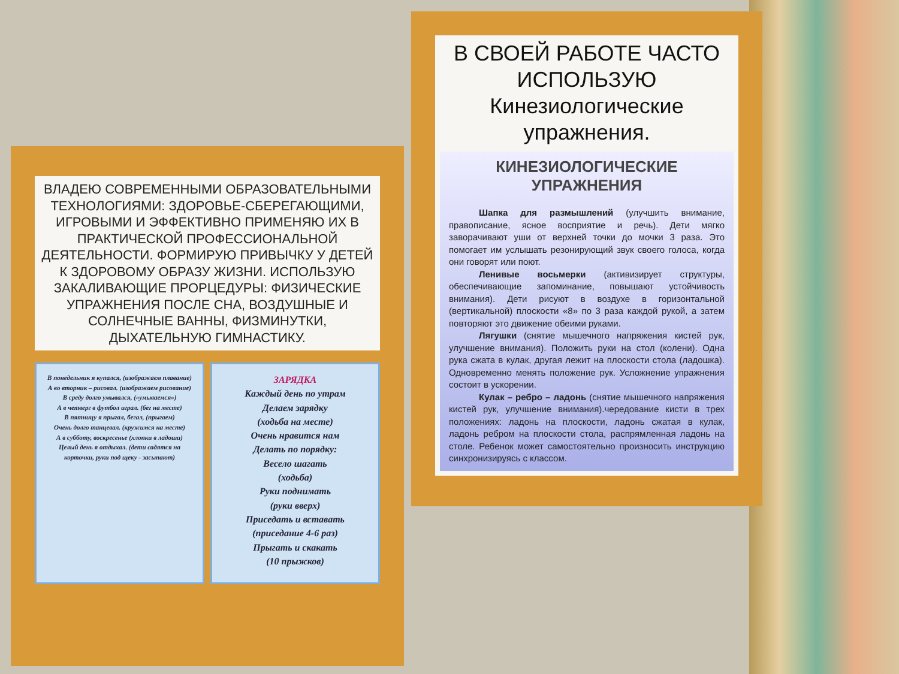ВЛАДЕЮ СОВРЕМЕННЫМИ ОБРАЗОВАТЕЛЬНЫМИ ТЕХНОЛОГИЯМИ: ЗДОРОВЬЕ-СБЕРЕГАЮЩИМИ, ИГРОВЫМИ И ЭФФЕКТИВНО ПРИМЕНЯЮ ИХ В ПРАКТИЧЕСКОЙ ПРОФЕССИОНАЛЬНОЙ ДЕЯТЕЛЬНОСТИ. ФОРМИРУЮ ПРИВЫЧКУ У ДЕТЕЙ К ЗДОРОВОМУ ОБРАЗУ ЖИЗНИ. ИСПОЛЬЗУЮ ЗАКАЛИВАЮЩИЕ ПРОРЦЕДУРЫ: ФИЗИЧЕСКИЕ УПРАЖНЕНИЯ ПОСЛЕ СНА, ВОЗДУШНЫЕ И СОЛНЕЧНЫЕ ВАННЫ, ФИЗМИНУТКИ, ДЫХАТЕЛЬНУЮ ГИМНАСТИКУ.
В понедельник я купался, (изображаем плавание)
А во вторник – рисовал. (изображаем рисование)
В среду долго умывался, («умываемся»)
А в четверг в футбол играл. (бег на месте)
В пятницу я прыгал, бегал, (прыгаем)
Очень долго танцевал. (кружимся на месте)
А в субботу, воскресенье (хлопки в ладоши)
Целый день я отдыхал. (дети садятся на корточки, руки под щеку - засыпают)
ЗАРЯДКА
Каждый день по утрам
Делаем зарядку
(ходьба на месте)
Очень нравится нам
Делать по порядку:
Весело шагать
(ходьба)
Руки поднимать
(руки вверх)
Приседать и вставать
(приседание 4-6 раз)
Прыгать и скакать
(10 прыжков)
В СВОЕЙ РАБОТЕ ЧАСТО ИСПОЛЬЗУЮ
Кинезиологические упражнения.
КИНЕЗИОЛОГИЧЕСКИЕ УПРАЖНЕНИЯ
Шапка для размышлений (улучшить внимание, правописание, ясное восприятие и речь). Дети мягко заворачивают уши от верхней точки до мочки 3 раза. Это помогает им услышать резонирующий звук своего голоса, когда они говорят или поют.
Ленивые восьмерки (активизирует структуры, обеспечивающие запоминание, повышают устойчивость внимания). Дети рисуют в воздухе в горизонтальной (вертикальной) плоскости «8» по 3 раза каждой рукой, а затем повторяют это движение обеими руками.
Лягушки (снятие мышечного напряжения кистей рук, улучшение внимания). Положить руки на стол (колени). Одна рука сжата в кулак, другая лежит на плоскости стола (ладошка). Одновременно менять положение рук. Усложнение упражнения состоит в ускорении.
Кулак – ребро – ладонь (снятие мышечного напряжения кистей рук, улучшение внимания).чередование кисти в трех положениях: ладонь на плоскости, ладонь сжатая в кулак, ладонь ребром на плоскости стола, распрямленная ладонь на столе. Ребенок может самостоятельно произносить инструкцию синхронизируясь с классом.